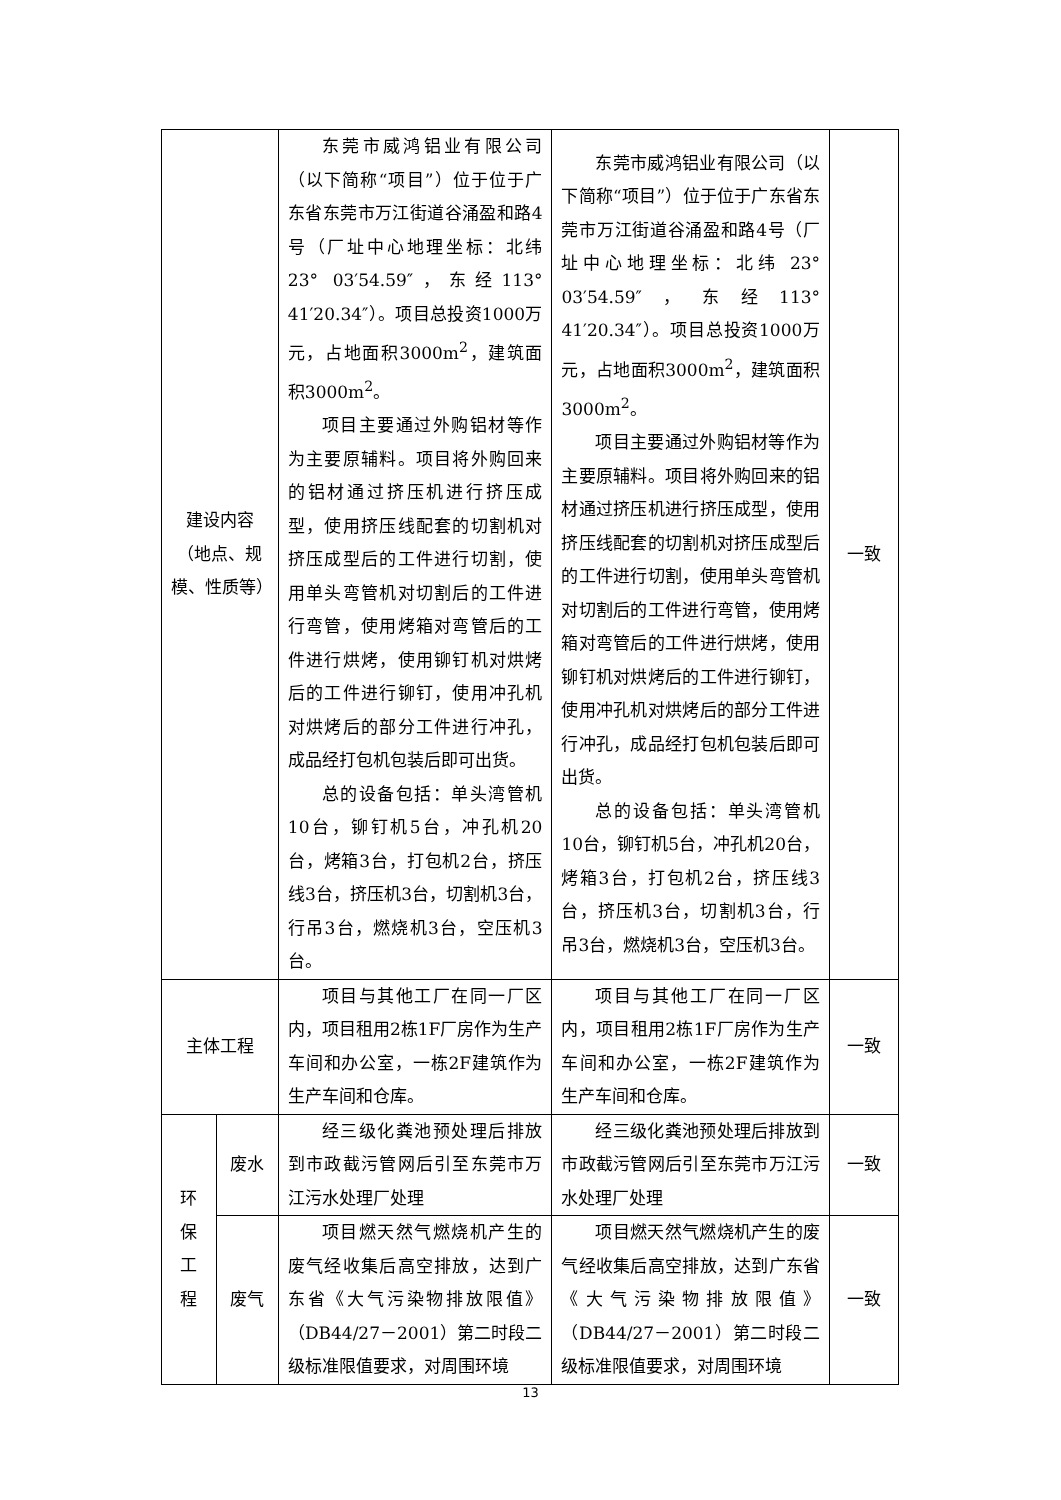| 建设内容（地点、规模、性质等） | | 东莞市威鸿铝业有限公司（以下简称“项目”）位于位于广东省东莞市万江街道谷涌盈和路4号（厂址中心地理坐标：北纬 23° 03′54.59″，东经113° 41′20.34″）。项目总投资1000万元，占地面积3000m<sup>2</sup>，建筑面积3000m<sup>2</sup>。 项目主要通过外购铝材等作为主要原辅料。项目将外购回来的铝材通过挤压机进行挤压成型，使用挤压线配套的切割机对挤压成型后的工件进行切割，使用单头弯管机对切割后的工件进行弯管，使用烤箱对弯管后的工件进行烘烤，使用铆钉机对烘烤后的工件进行铆钉，使用冲孔机对烘烤后的部分工件进行冲孔，成品经打包机包装后即可出货。 总的设备包括：单头湾管机10台，铆钉机5台，冲孔机20台，烤箱3台，打包机2台，挤压线3台，挤压机3台，切割机3台，行吊3台，燃烧机3台，空压机3台。 | 东莞市威鸿铝业有限公司（以下简称“项目”）位于位于广东省东莞市万江街道谷涌盈和路4号（厂址中心地理坐标：北纬 23° 03′54.59″，东经113° 41′20.34″）。项目总投资1000万元，占地面积3000m<sup>2</sup>，建筑面积3000m<sup>2</sup>。 项目主要通过外购铝材等作为主要原辅料。项目将外购回来的铝材通过挤压机进行挤压成型，使用挤压线配套的切割机对挤压成型后的工件进行切割，使用单头弯管机对切割后的工件进行弯管，使用烤箱对弯管后的工件进行烘烤，使用铆钉机对烘烤后的工件进行铆钉，使用冲孔机对烘烤后的部分工件进行冲孔，成品经打包机包装后即可出货。 总的设备包括：单头湾管机10台，铆钉机5台，冲孔机20台，烤箱3台，打包机2台，挤压线3台，挤压机3台，切割机3台，行吊3台，燃烧机3台，空压机3台。 | 一致 |
| 主体工程 | | 项目与其他工厂在同一厂区内，项目租用2栋1F厂房作为生产车间和办公室，一栋2F建筑作为生产车间和仓库。 | 项目与其他工厂在同一厂区内，项目租用2栋1F厂房作为生产车间和办公室，一栋2F建筑作为生产车间和仓库。 | 一致 |
| 环 保 工 程 | 废水 | 经三级化粪池预处理后排放到市政截污管网后引至东莞市万江污水处理厂处理 | 经三级化粪池预处理后排放到市政截污管网后引至东莞市万江污水处理厂处理 | 一致 |
| | 废气 | 项目燃天然气燃烧机产生的废气经收集后高空排放，达到广东省《大气污染物排放限值》（DB44/27－2001）第二时段二级标准限值要求，对周围环境 | 项目燃天然气燃烧机产生的废气经收集后高空排放，达到广东省《大气污染物排放限值》（DB44/27－2001）第二时段二级标准限值要求，对周围环境 | 一致 |
13